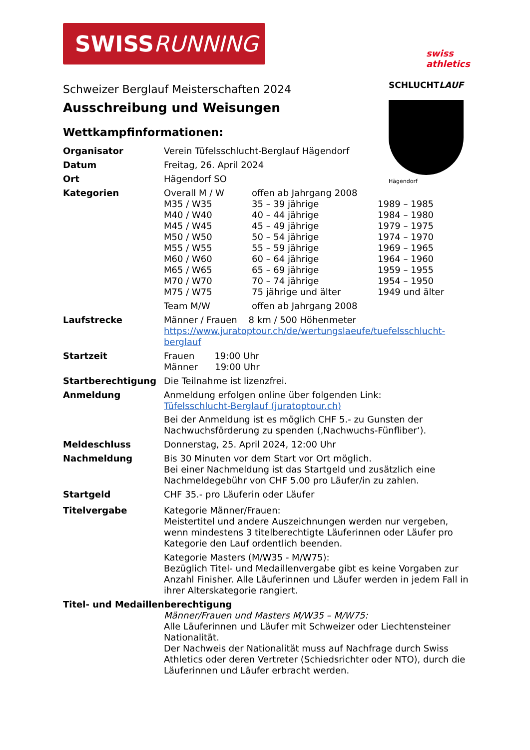SWISS RUNNING
swiss
athletics
SCHLUCHTLAUF
Hägendorf
Schweizer Berglauf Meisterschaften 2024
Ausschreibung und Weisungen
Wettkampfinformationen:
| Organisator | Verein Tüfelsschlucht-Berglauf Hägendorf |
| Datum | Freitag, 26. April 2024 |
| Ort | Hägendorf SO |
| Kategorien | / Overall M / W / offen ab Jahrgang 2008 / / / M35 / W35 / 35 – 39 jährige / 1989 – 1985 / / M40 / W40 / 40 – 44 jährige / 1984 – 1980 / / M45 / W45 / 45 – 49 jährige / 1979 – 1975 / / M50 / W50 / 50 – 54 jährige / 1974 – 1970 / / M55 / W55 / 55 – 59 jährige / 1969 – 1965 / / M60 / W60 / 60 – 64 jährige / 1964 – 1960 / / M65 / W65 / 65 – 69 jährige / 1959 – 1955 / / M70 / W70 / 70 – 74 jährige / 1954 – 1950 / / M75 / W75 / 75 jährige und älter / 1949 und älter / / Team M/W / offen ab Jahrgang 2008 / / |
| Laufstrecke | Männer / Frauen 8 km / 500 Höhenmeter https://www.juratoptour.ch/de/wertungslaeufe/tuefelsschlucht-berglauf |
| Startzeit | Frauen 19:00 Uhr Männer 19:00 Uhr |
| Startberechtigung | Die Teilnahme ist lizenzfrei. |
| Anmeldung | Anmeldung erfolgen online über folgenden Link: Tüfelsschlucht-Berglauf (juratoptour.ch) Bei der Anmeldung ist es möglich CHF 5.- zu Gunsten der Nachwuchsförderung zu spenden (‚Nachwuchs-Fünfliber‘). |
| Meldeschluss | Donnerstag, 25. April 2024, 12:00 Uhr |
| Nachmeldung | Bis 30 Minuten vor dem Start vor Ort möglich. Bei einer Nachmeldung ist das Startgeld und zusätzlich eine Nachmeldegebühr von CHF 5.00 pro Läufer/in zu zahlen. |
| Startgeld | CHF 35.- pro Läuferin oder Läufer |
| Titelvergabe | Kategorie Männer/Frauen: Meistertitel und andere Auszeichnungen werden nur vergeben, wenn mindestens 3 titelberechtigte Läuferinnen oder Läufer pro Kategorie den Lauf ordentlich beenden. Kategorie Masters (M/W35 - M/W75): Bezüglich Titel- und Medaillenvergabe gibt es keine Vorgaben zur Anzahl Finisher. Alle Läuferinnen und Läufer werden in jedem Fall in ihrer Alterskategorie rangiert. |
| Titel- und Medaillenberechtigung | |
| | Männer/Frauen und Masters M/W35 – M/W75: Alle Läuferinnen und Läufer mit Schweizer oder Liechtensteiner Nationalität. Der Nachweis der Nationalität muss auf Nachfrage durch Swiss Athletics oder deren Vertreter (Schiedsrichter oder NTO), durch die Läuferinnen und Läufer erbracht werden. |